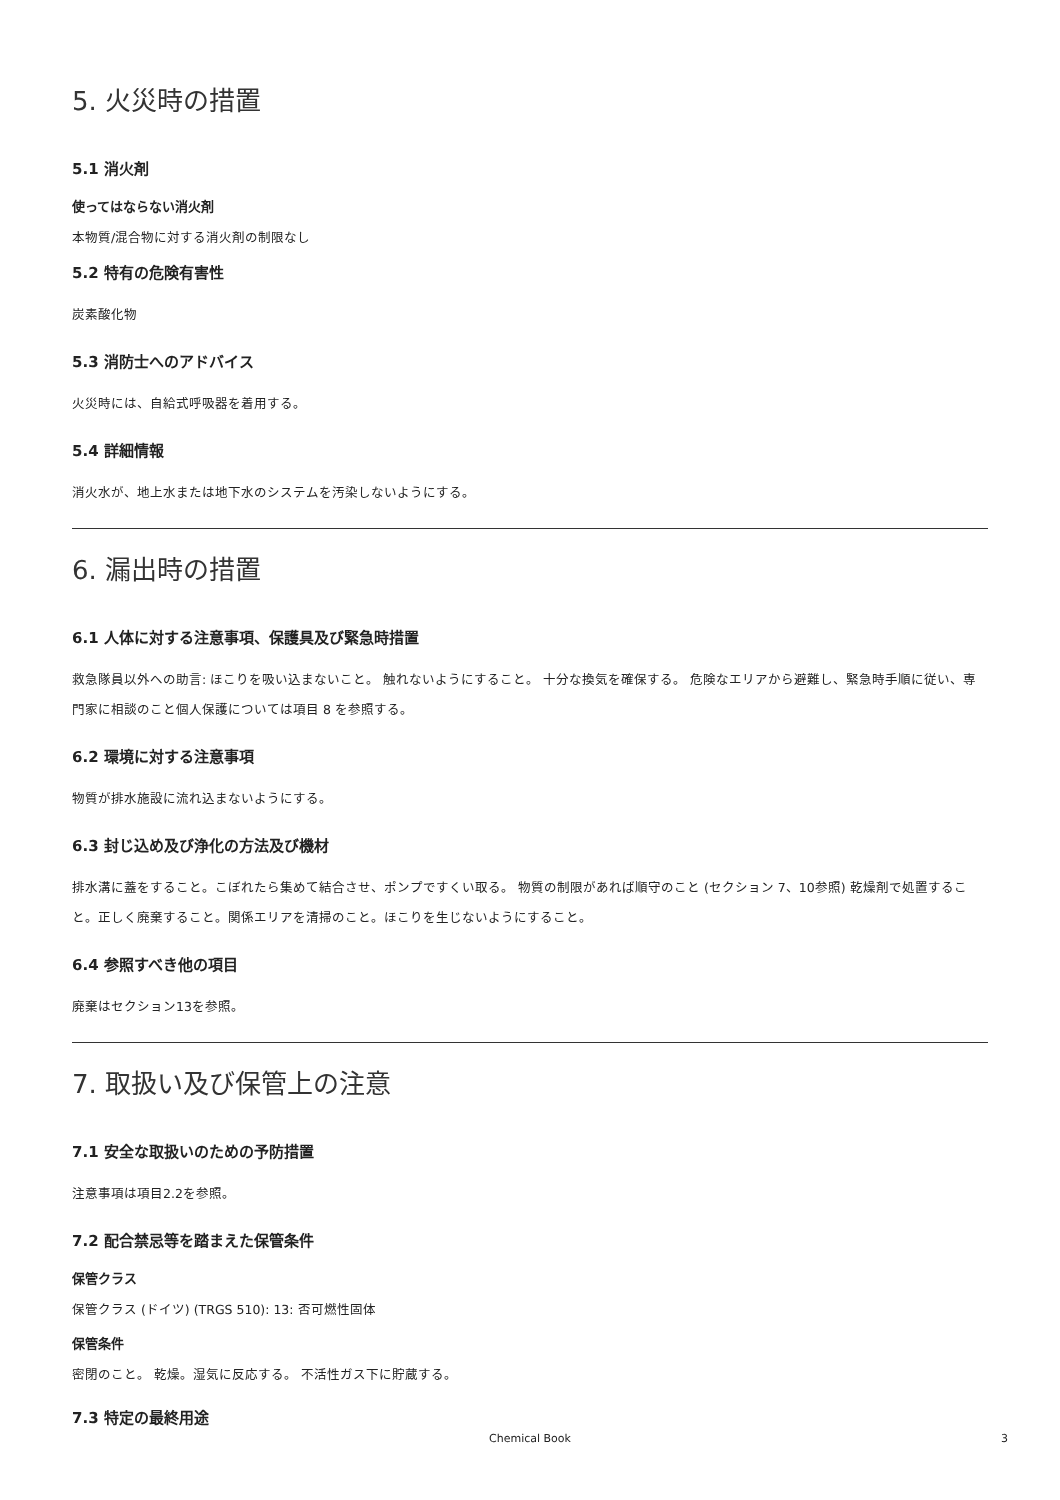5. 火災時の措置
5.1 消火剤
使ってはならない消火剤
本物質/混合物に対する消火剤の制限なし
5.2 特有の危険有害性
炭素酸化物
5.3 消防士へのアドバイス
火災時には、自給式呼吸器を着用する。
5.4 詳細情報
消火水が、地上水または地下水のシステムを汚染しないようにする。
6. 漏出時の措置
6.1 人体に対する注意事項、保護具及び緊急時措置
救急隊員以外への助言: ほこりを吸い込まないこと。 触れないようにすること。 十分な換気を確保する。 危険なエリアから避難し、緊急時手順に従い、専門家に相談のこと個人保護については項目 8 を参照する。
6.2 環境に対する注意事項
物質が排水施設に流れ込まないようにする。
6.3 封じ込め及び浄化の方法及び機材
排水溝に蓋をすること。こぼれたら集めて結合させ、ポンプですくい取る。 物質の制限があれば順守のこと (セクション 7、10参照) 乾燥剤で処置すること。正しく廃棄すること。関係エリアを清掃のこと。ほこりを生じないようにすること。
6.4 参照すべき他の項目
廃棄はセクション13を参照。
7. 取扱い及び保管上の注意
7.1 安全な取扱いのための予防措置
注意事項は項目2.2を参照。
7.2 配合禁忌等を踏まえた保管条件
保管クラス
保管クラス (ドイツ) (TRGS 510): 13: 否可燃性固体
保管条件
密閉のこと。 乾燥。湿気に反応する。 不活性ガス下に貯蔵する。
7.3 特定の最終用途
Chemical Book
3